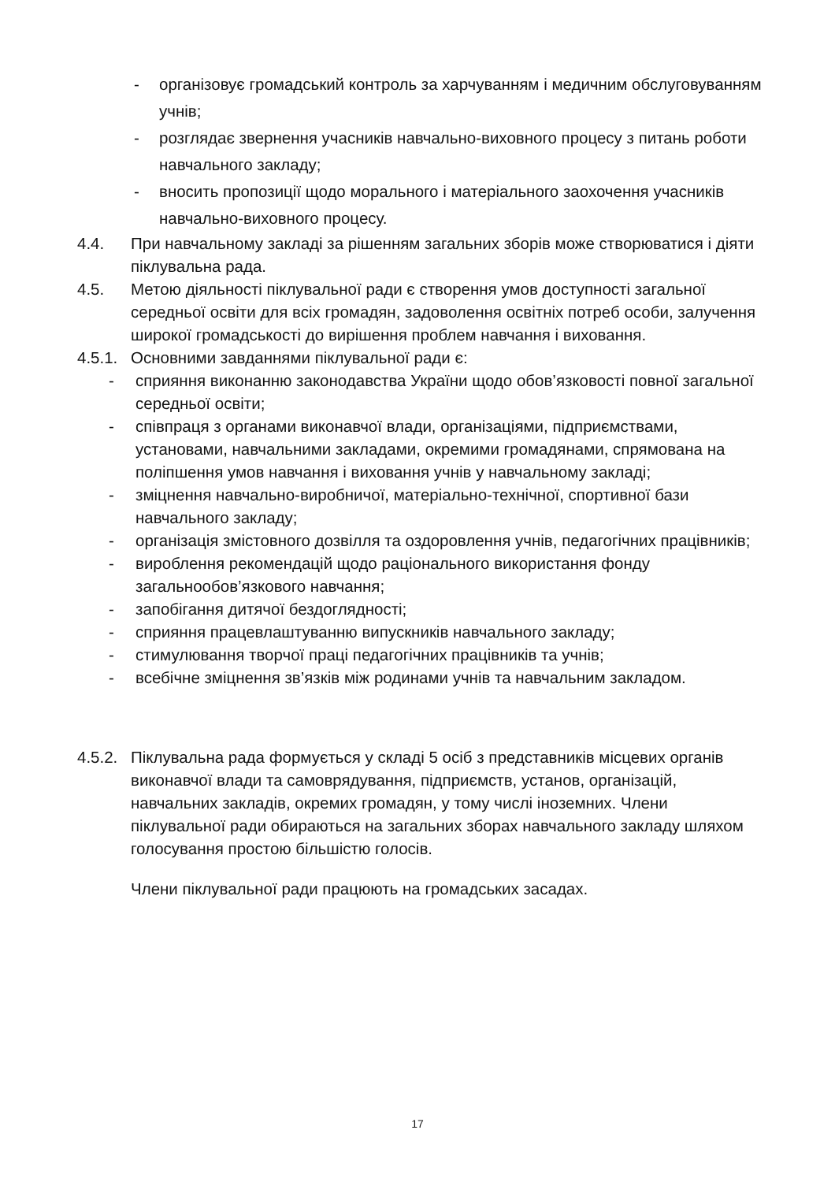- організовує громадський контроль за харчуванням і медичним обслуговуванням учнів;
- розглядає звернення учасників навчально-виховного процесу з питань роботи навчального закладу;
- вносить пропозиції щодо морального і матеріального заохочення учасників навчально-виховного процесу.
4.4. При навчальному закладі за рішенням загальних зборів може створюватися і діяти піклувальна рада.
4.5. Метою діяльності піклувальної ради є створення умов доступності загальної середньої освіти для всіх громадян, задоволення освітніх потреб особи, залучення широкої громадськості до вирішення проблем навчання і виховання.
4.5.1. Основними завданнями піклувальної ради є:
- сприяння виконанню законодавства України щодо обов’язковості повної загальної середньої освіти;
- співпраця з органами виконавчої влади, організаціями, підприємствами, установами, навчальними закладами, окремими громадянами, спрямована на поліпшення умов навчання і виховання учнів у навчальному закладі;
- зміцнення навчально-виробничої, матеріально-технічної, спортивної бази навчального закладу;
- організація змістовного дозвілля та оздоровлення учнів, педагогічних працівників;
- вироблення рекомендацій щодо раціонального використання фонду загальнообов’язкового навчання;
- запобігання дитячої бездоглядності;
- сприяння працевлаштуванню випускників навчального закладу;
- стимулювання творчої праці педагогічних працівників та учнів;
- всебічне зміцнення зв’язків між родинами учнів та навчальним закладом.
4.5.2. Піклувальна рада формується у складі 5 осіб з представників місцевих органів виконавчої влади та самоврядування, підприємств, установ, організацій, навчальних закладів, окремих громадян, у тому числі іноземних. Члени піклувальної ради обираються на загальних зборах навчального закладу шляхом голосування простою більшістю голосів.
Члени піклувальної ради працюють на громадських засадах.
17